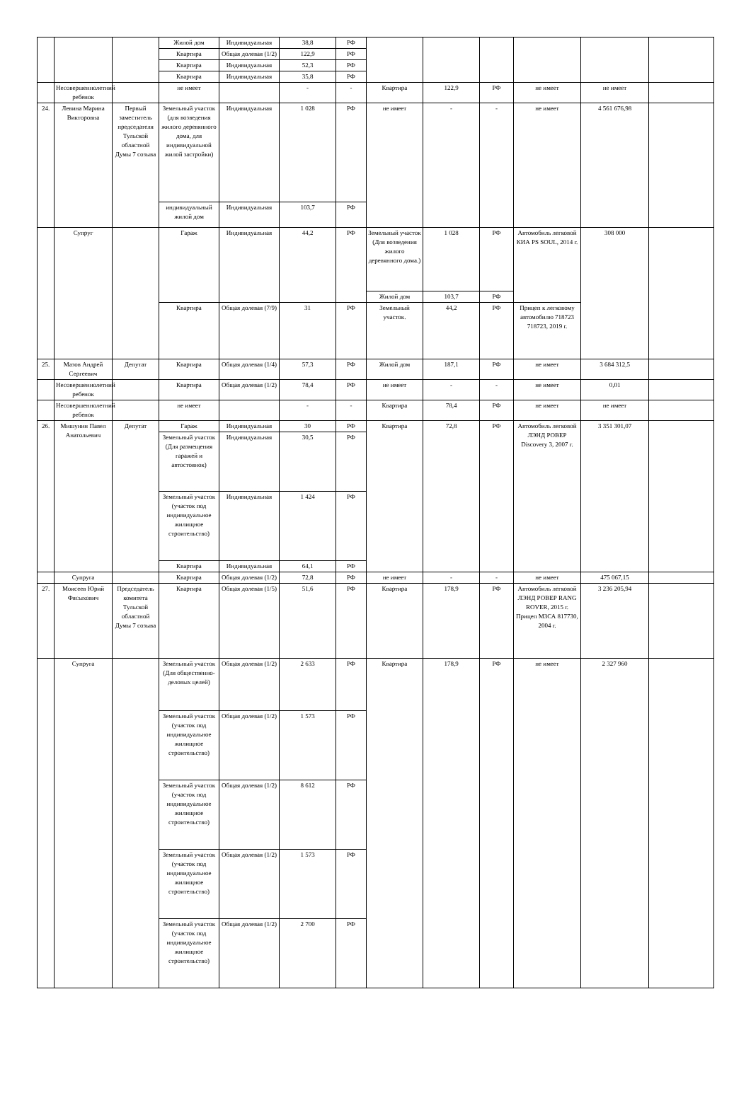| | | | Жилой дом | Индивидуальная | 38,8 | РФ | | | | | | |
| | | | Квартира | Общая долевая (1/2) | 122,9 | РФ | | | | | | |
| | | | Квартира | Индивидуальная | 52,3 | РФ | | | | | | |
| | | | Квартира | Индивидуальная | 35,8 | РФ | | | | | | |
| | Несовершеннолетний ребенок | | не имеет | | - | - | Квартира | 122,9 | РФ | не имеет | не имеет | |
| 24. | Левина Марина Викторовна | Первый заместитель председателя Тульской областной Думы 7 созыва | Земельный участок (для возведения жилого деревянного дома, для индивидуальной жилой застройки) | Индивидуальная | 1 028 | РФ | не имеет | - | - | не имеет | 4 561 676,98 | |
| | | | индивидуальный жилой дом | Индивидуальная | 103,7 | РФ | | | | | | |
| | Супруг | | Гараж | Индивидуальная | 44,2 | РФ | Земельный участок (Для возведения жилого деревянного дома.) | 1 028 | РФ | Автомобиль легковой КИА PS SOUL, 2014 г. | 308 000 | |
| | | | | | | | Жилой дом | 103,7 | РФ | | | |
| | | | Квартира | Общая долевая (7/9) | 31 | РФ | Земельный участок. | 44,2 | РФ | Прицеп к легковому автомобилю 718723 718723, 2019 г. | | |
| 25. | Мазов Андрей Сергеевич | Депутат | Квартира | Общая долевая (1/4) | 57,3 | РФ | Жилой дом | 187,1 | РФ | не имеет | 3 684 312,5 | |
| | Несовершеннолетний ребенок | | Квартира | Общая долевая (1/2) | 78,4 | РФ | не имеет | - | - | не имеет | 0,01 | |
| | Несовершеннолетний ребенок | | не имеет | | - | - | Квартира | 78,4 | РФ | не имеет | не имеет | |
| 26. | Мишунин Павел Анатольевич | Депутат | Гараж | Индивидуальная | 30 | РФ | Квартира | 72,8 | РФ | Автомобиль легковой ЛЭНД РОВЕР Discovery 3, 2007 г. | 3 351 301,07 | |
| | | | Земельный участок (Для размещения гаражей и автостоянок) | Индивидуальная | 30,5 | РФ | | | | | | |
| | | | Земельный участок (участок под индивидуальное жилищное строительство) | Индивидуальная | 1 424 | РФ | | | | | | |
| | | | Квартира | Индивидуальная | 64,1 | РФ | | | | | | |
| | Супруга | | Квартира | Общая долевая (1/2) | 72,8 | РФ | не имеет | - | - | не имеет | 475 067,15 | |
| 27. | Моисеев Юрий Фясыхович | Председатель комитета Тульской областной Думы 7 созыва | Квартира | Общая долевая (1/5) | 51,6 | РФ | Квартира | 178,9 | РФ | Автомобиль легковой ЛЭНД РОВЕР RANG ROVER, 2015 г. Прицеп МЗСА 817730, 2004 г. | 3 236 205,94 | |
| | Супруга | | Земельный участок (Для общественно-деловых целей) | Общая долевая (1/2) | 2 633 | РФ | Квартира | 178,9 | РФ | не имеет | 2 327 960 | |
| | | | Земельный участок (участок под индивидуальное жилищное строительство) | Общая долевая (1/2) | 1 573 | РФ | | | | | | |
| | | | Земельный участок (участок под индивидуальное жилищное строительство) | Общая долевая (1/2) | 8 612 | РФ | | | | | | |
| | | | Земельный участок (участок под индивидуальное жилищное строительство) | Общая долевая (1/2) | 1 573 | РФ | | | | | | |
| | | | Земельный участок (участок под индивидуальное жилищное строительство) | Общая долевая (1/2) | 2 700 | РФ | | | | | | |